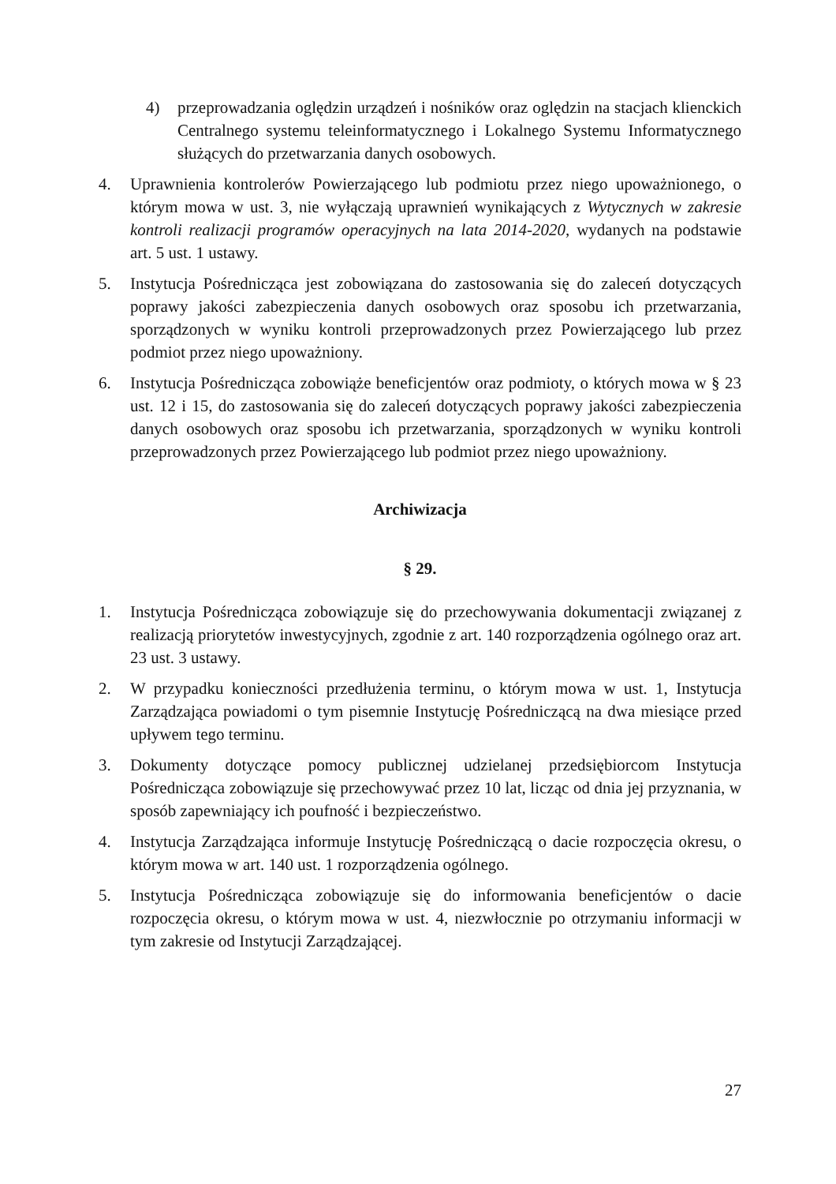4) przeprowadzania oględzin urządzeń i nośników oraz oględzin na stacjach klienckich Centralnego systemu teleinformatycznego i Lokalnego Systemu Informatycznego służących do przetwarzania danych osobowych.
4. Uprawnienia kontrolerów Powierzającego lub podmiotu przez niego upoważnionego, o którym mowa w ust. 3, nie wyłączają uprawnień wynikających z Wytycznych w zakresie kontroli realizacji programów operacyjnych na lata 2014-2020, wydanych na podstawie art. 5 ust. 1 ustawy.
5. Instytucja Pośrednicząca jest zobowiązana do zastosowania się do zaleceń dotyczących poprawy jakości zabezpieczenia danych osobowych oraz sposobu ich przetwarzania, sporządzonych w wyniku kontroli przeprowadzonych przez Powierzającego lub przez podmiot przez niego upoważniony.
6. Instytucja Pośrednicząca zobowiąże beneficjentów oraz podmioty, o których mowa w § 23 ust. 12 i 15, do zastosowania się do zaleceń dotyczących poprawy jakości zabezpieczenia danych osobowych oraz sposobu ich przetwarzania, sporządzonych w wyniku kontroli przeprowadzonych przez Powierzającego lub podmiot przez niego upoważniony.
Archiwizacja
§ 29.
1. Instytucja Pośrednicząca zobowiązuje się do przechowywania dokumentacji związanej z realizacją priorytetów inwestycyjnych, zgodnie z art. 140 rozporządzenia ogólnego oraz art. 23 ust. 3 ustawy.
2. W przypadku konieczności przedłużenia terminu, o którym mowa w ust. 1, Instytucja Zarządzająca powiadomi o tym pisemnie Instytucję Pośredniczącą na dwa miesiące przed upływem tego terminu.
3. Dokumenty dotyczące pomocy publicznej udzielanej przedsiębiorcom Instytucja Pośrednicząca zobowiązuje się przechowywać przez 10 lat, licząc od dnia jej przyznania, w sposób zapewniający ich poufność i bezpieczeństwo.
4. Instytucja Zarządzająca informuje Instytucję Pośredniczącą o dacie rozpoczęcia okresu, o którym mowa w art. 140 ust. 1 rozporządzenia ogólnego.
5. Instytucja Pośrednicząca zobowiązuje się do informowania beneficjentów o dacie rozpoczęcia okresu, o którym mowa w ust. 4, niezwłocznie po otrzymaniu informacji w tym zakresie od Instytucji Zarządzającej.
27